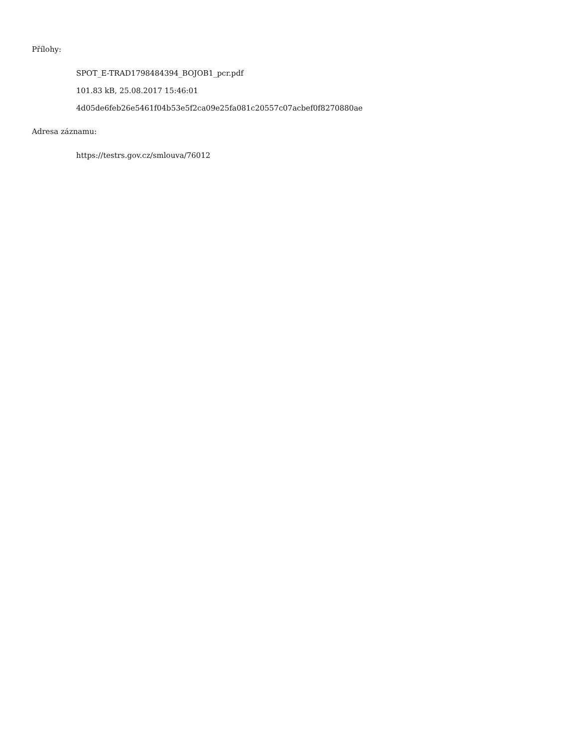Přílohy:
SPOT_E-TRAD1798484394_BOJOB1_pcr.pdf
101.83 kB, 25.08.2017 15:46:01
4d05de6feb26e5461f04b53e5f2ca09e25fa081c20557c07acbef0f8270880ae
Adresa záznamu:
https://testrs.gov.cz/smlouva/76012